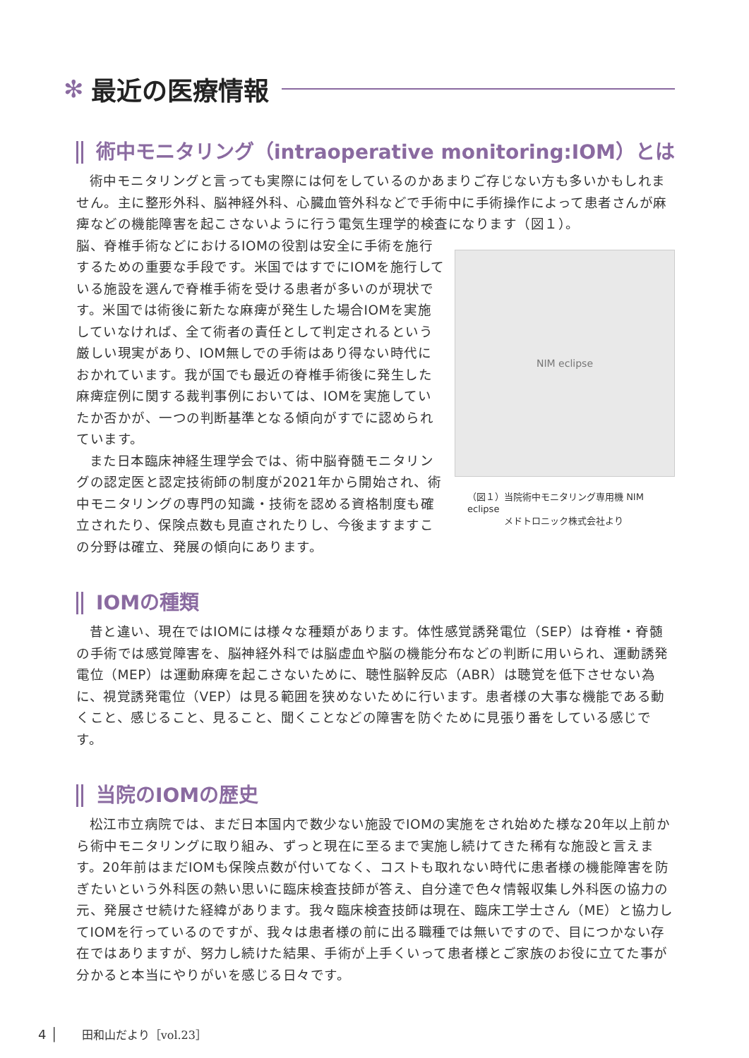✻ 最近の医療情報
術中モニタリング（intraoperative monitoring:IOM）とは
術中モニタリングと言っても実際には何をしているのかあまりご存じない方も多いかもしれません。主に整形外科、脳神経外科、心臓血管外科などで手術中に手術操作によって患者さんが麻痺などの機能障害を起こさないように行う電気生理学的検査になります（図１）。
脳、脊椎手術などにおけるIOMの役割は安全に手術を施行するための重要な手段です。米国ではすでにIOMを施行している施設を選んで脊椎手術を受ける患者が多いのが現状です。米国では術後に新たな麻痺が発生した場合IOMを実施していなければ、全て術者の責任として判定されるという厳しい現実があり、IOM無しでの手術はあり得ない時代におかれています。我が国でも最近の脊椎手術後に発生した麻痺症例に関する裁判事例においては、IOMを実施していたか否かが、一つの判断基準となる傾向がすでに認められています。
また日本臨床神経生理学会では、術中脳脊髄モニタリングの認定医と認定技術師の制度が2021年から開始され、術中モニタリングの専門の知識・技術を認める資格制度も確立されたり、保険点数も見直されたりし、今後ますますこの分野は確立、発展の傾向にあります。
NIM eclipse
（図１）当院術中モニタリング専用機 NIM eclipse
　　　　メドトロニック株式会社より
IOMの種類
昔と違い、現在ではIOMには様々な種類があります。体性感覚誘発電位（SEP）は脊椎・脊髄の手術では感覚障害を、脳神経外科では脳虚血や脳の機能分布などの判断に用いられ、運動誘発電位（MEP）は運動麻痺を起こさないために、聴性脳幹反応（ABR）は聴覚を低下させない為に、視覚誘発電位（VEP）は見る範囲を狭めないために行います。患者様の大事な機能である動くこと、感じること、見ること、聞くことなどの障害を防ぐために見張り番をしている感じです。
当院のIOMの歴史
松江市立病院では、まだ日本国内で数少ない施設でIOMの実施をされ始めた様な20年以上前から術中モニタリングに取り組み、ずっと現在に至るまで実施し続けてきた稀有な施設と言えます。20年前はまだIOMも保険点数が付いてなく、コストも取れない時代に患者様の機能障害を防ぎたいという外科医の熱い思いに臨床検査技師が答え、自分達で色々情報収集し外科医の協力の元、発展させ続けた経緯があります。我々臨床検査技師は現在、臨床工学士さん（ME）と協力してIOMを行っているのですが、我々は患者様の前に出る職種では無いですので、目につかない存在ではありますが、努力し続けた結果、手術が上手くいって患者様とご家族のお役に立てた事が分かると本当にやりがいを感じる日々です。
4 │ 田和山だより［vol.23］